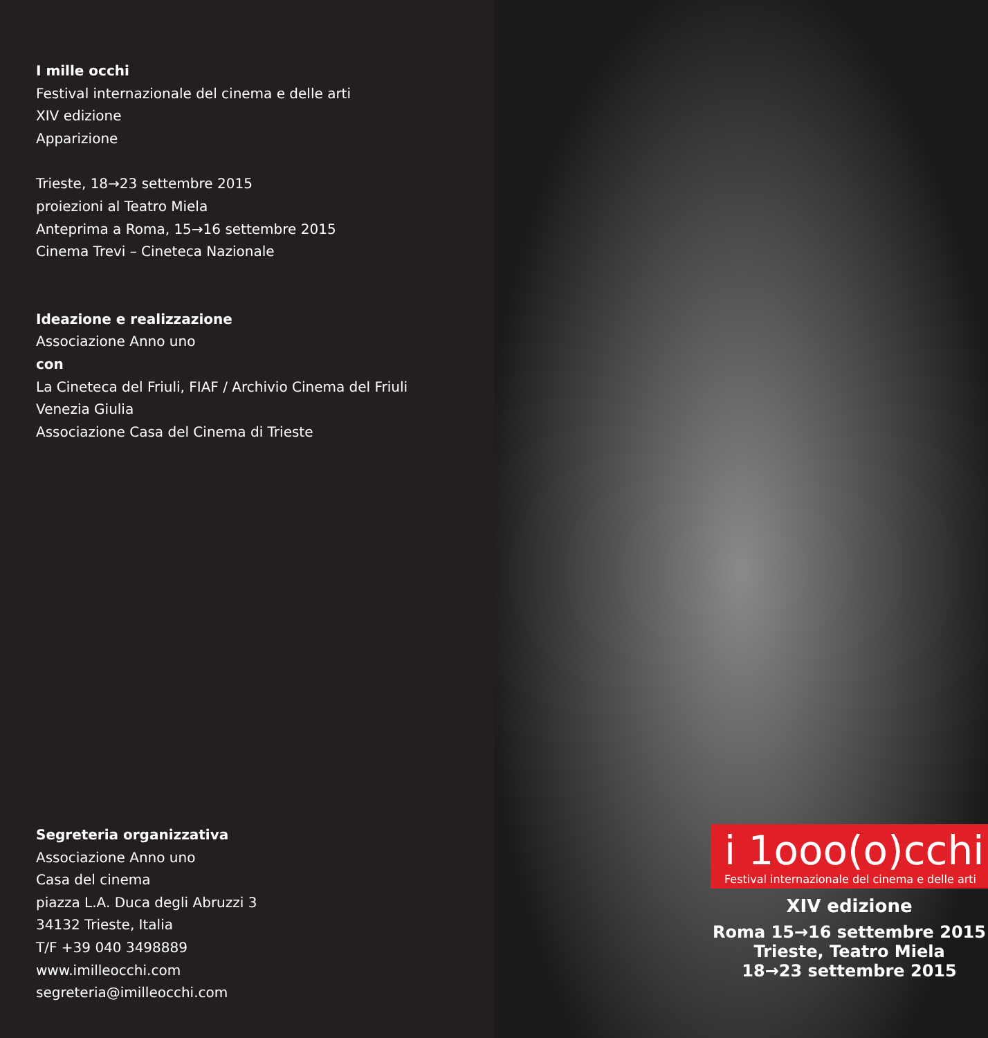I mille occhi
Festival internazionale del cinema e delle arti
XIV edizione
Apparizione
Trieste, 18→23 settembre 2015
proiezioni al Teatro Miela
Anteprima a Roma, 15→16 settembre 2015
Cinema Trevi – Cineteca Nazionale
Ideazione e realizzazione
Associazione Anno uno
con
La Cineteca del Friuli, FIAF / Archivio Cinema del Friuli
Venezia Giulia
Associazione Casa del Cinema di Trieste
Segreteria organizzativa
Associazione Anno uno
Casa del cinema
piazza L.A. Duca degli Abruzzi 3
34132 Trieste, Italia
T/F +39 040 3498889
www.imilleocchi.com
segreteria@imilleocchi.com
i 1ooo(o)cchi
Festival internazionale del cinema e delle arti
XIV edizione
Roma 15→16 settembre 2015
Trieste, Teatro Miela
18→23 settembre 2015